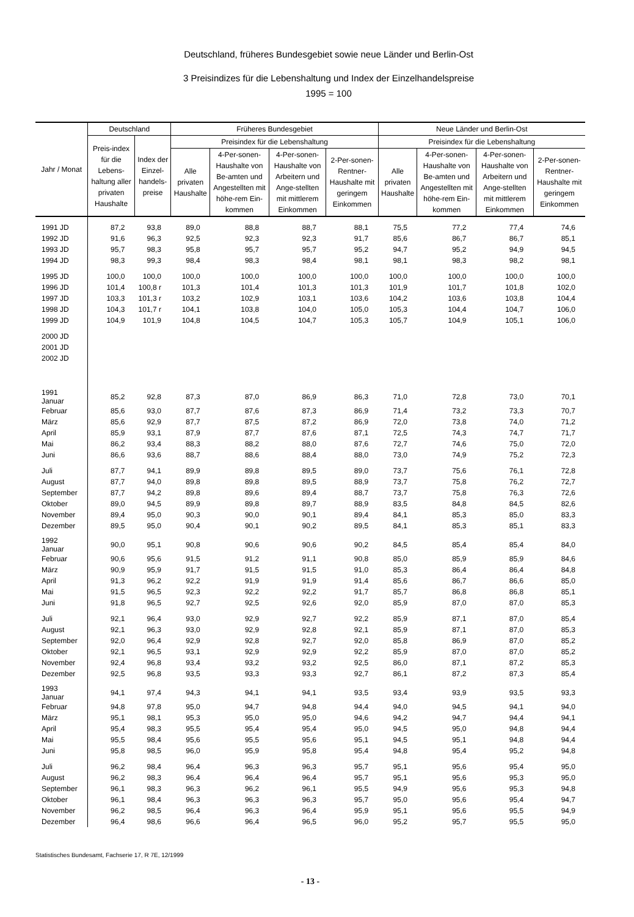Deutschland, früheres Bundesgebiet sowie neue Länder und Berlin-Ost
3 Preisindizes für die Lebenshaltung und Index der Einzelhandelspreise
1995 = 100
| Jahr / Monat | Deutschland | | Früheres Bundesgebiet | | | | Neue Länder und Berlin-Ost | | | |
| --- | --- | --- | --- | --- | --- | --- | --- | --- | --- | --- |
| | Preis-index für die Lebens-haltung aller privaten Haushalte | Index der Einzel-handels-preise | Preisindex für die Lebenshaltung | | | | Preisindex für die Lebenshaltung | | | |
| | | | Alle privaten Haushalte | 4-Per-sonen-Haushalte von Be-amten und Angestellten mit höhe-rem Ein-kommen | 4-Per-sonen-Haushalte von Arbeitern und Ange-stellten mit mittlerem Einkommen | 2-Per-sonen-Rentner-Haushalte mit geringem Einkommen | Alle privaten Haushalte | 4-Per-sonen-Haushalte von Be-amten und Angestellten mit höhe-rem Ein-kommen | 4-Per-sonen-Haushalte von Arbeitern und Ange-stellten mit mittlerem Einkommen | 2-Per-sonen-Rentner-Haushalte mit geringem Einkommen |
| 1991 JD | 87,2 | 93,8 | 89,0 | 88,8 | 88,7 | 88,1 | 75,5 | 77,2 | 77,4 | 74,6 |
| 1992 JD | 91,6 | 96,3 | 92,5 | 92,3 | 92,3 | 91,7 | 85,6 | 86,7 | 86,7 | 85,1 |
| 1993 JD | 95,7 | 98,3 | 95,8 | 95,7 | 95,7 | 95,2 | 94,7 | 95,2 | 94,9 | 94,5 |
| 1994 JD | 98,3 | 99,3 | 98,4 | 98,3 | 98,4 | 98,1 | 98,1 | 98,3 | 98,2 | 98,1 |
| 1995 JD | 100,0 | 100,0 | 100,0 | 100,0 | 100,0 | 100,0 | 100,0 | 100,0 | 100,0 | 100,0 |
| 1996 JD | 101,4 | 100,8 r | 101,3 | 101,4 | 101,3 | 101,3 | 101,9 | 101,7 | 101,8 | 102,0 |
| 1997 JD | 103,3 | 101,3 r | 103,2 | 102,9 | 103,1 | 103,6 | 104,2 | 103,6 | 103,8 | 104,4 |
| 1998 JD | 104,3 | 101,7 r | 104,1 | 103,8 | 104,0 | 105,0 | 105,3 | 104,4 | 104,7 | 106,0 |
| 1999 JD | 104,9 | 101,9 | 104,8 | 104,5 | 104,7 | 105,3 | 105,7 | 104,9 | 105,1 | 106,0 |
| 2000 JD | | | | | | | | | | |
| 2001 JD | | | | | | | | | | |
| 2002 JD | | | | | | | | | | |
| 1991 Januar | 85,2 | 92,8 | 87,3 | 87,0 | 86,9 | 86,3 | 71,0 | 72,8 | 73,0 | 70,1 |
| Februar | 85,6 | 93,0 | 87,7 | 87,6 | 87,3 | 86,9 | 71,4 | 73,2 | 73,3 | 70,7 |
| März | 85,6 | 92,9 | 87,7 | 87,5 | 87,2 | 86,9 | 72,0 | 73,8 | 74,0 | 71,2 |
| April | 85,9 | 93,1 | 87,9 | 87,7 | 87,6 | 87,1 | 72,5 | 74,3 | 74,7 | 71,7 |
| Mai | 86,2 | 93,4 | 88,3 | 88,2 | 88,0 | 87,6 | 72,7 | 74,6 | 75,0 | 72,0 |
| Juni | 86,6 | 93,6 | 88,7 | 88,6 | 88,4 | 88,0 | 73,0 | 74,9 | 75,2 | 72,3 |
| Juli | 87,7 | 94,1 | 89,9 | 89,8 | 89,5 | 89,0 | 73,7 | 75,6 | 76,1 | 72,8 |
| August | 87,7 | 94,0 | 89,8 | 89,8 | 89,5 | 88,9 | 73,7 | 75,8 | 76,2 | 72,7 |
| September | 87,7 | 94,2 | 89,8 | 89,6 | 89,4 | 88,7 | 73,7 | 75,8 | 76,3 | 72,6 |
| Oktober | 89,0 | 94,5 | 89,9 | 89,8 | 89,7 | 88,9 | 83,5 | 84,8 | 84,5 | 82,6 |
| November | 89,4 | 95,0 | 90,3 | 90,0 | 90,1 | 89,4 | 84,1 | 85,3 | 85,0 | 83,3 |
| Dezember | 89,5 | 95,0 | 90,4 | 90,1 | 90,2 | 89,5 | 84,1 | 85,3 | 85,1 | 83,3 |
| 1992 Januar | 90,0 | 95,1 | 90,8 | 90,6 | 90,6 | 90,2 | 84,5 | 85,4 | 85,4 | 84,0 |
| Februar | 90,6 | 95,6 | 91,5 | 91,2 | 91,1 | 90,8 | 85,0 | 85,9 | 85,9 | 84,6 |
| März | 90,9 | 95,9 | 91,7 | 91,5 | 91,5 | 91,0 | 85,3 | 86,4 | 86,4 | 84,8 |
| April | 91,3 | 96,2 | 92,2 | 91,9 | 91,9 | 91,4 | 85,6 | 86,7 | 86,6 | 85,0 |
| Mai | 91,5 | 96,5 | 92,3 | 92,2 | 92,2 | 91,7 | 85,7 | 86,8 | 86,8 | 85,1 |
| Juni | 91,8 | 96,5 | 92,7 | 92,5 | 92,6 | 92,0 | 85,9 | 87,0 | 87,0 | 85,3 |
| Juli | 92,1 | 96,4 | 93,0 | 92,9 | 92,7 | 92,2 | 85,9 | 87,1 | 87,0 | 85,4 |
| August | 92,1 | 96,3 | 93,0 | 92,9 | 92,8 | 92,1 | 85,9 | 87,1 | 87,0 | 85,3 |
| September | 92,0 | 96,4 | 92,9 | 92,8 | 92,7 | 92,0 | 85,8 | 86,9 | 87,0 | 85,2 |
| Oktober | 92,1 | 96,5 | 93,1 | 92,9 | 92,9 | 92,2 | 85,9 | 87,0 | 87,0 | 85,2 |
| November | 92,4 | 96,8 | 93,4 | 93,2 | 93,2 | 92,5 | 86,0 | 87,1 | 87,2 | 85,3 |
| Dezember | 92,5 | 96,8 | 93,5 | 93,3 | 93,3 | 92,7 | 86,1 | 87,2 | 87,3 | 85,4 |
| 1993 Januar | 94,1 | 97,4 | 94,3 | 94,1 | 94,1 | 93,5 | 93,4 | 93,9 | 93,5 | 93,3 |
| Februar | 94,8 | 97,8 | 95,0 | 94,7 | 94,8 | 94,4 | 94,0 | 94,5 | 94,1 | 94,0 |
| März | 95,1 | 98,1 | 95,3 | 95,0 | 95,0 | 94,6 | 94,2 | 94,7 | 94,4 | 94,1 |
| April | 95,4 | 98,3 | 95,5 | 95,4 | 95,4 | 95,0 | 94,5 | 95,0 | 94,8 | 94,4 |
| Mai | 95,5 | 98,4 | 95,6 | 95,5 | 95,6 | 95,1 | 94,5 | 95,1 | 94,8 | 94,4 |
| Juni | 95,8 | 98,5 | 96,0 | 95,9 | 95,8 | 95,4 | 94,8 | 95,4 | 95,2 | 94,8 |
| Juli | 96,2 | 98,4 | 96,4 | 96,3 | 96,3 | 95,7 | 95,1 | 95,6 | 95,4 | 95,0 |
| August | 96,2 | 98,3 | 96,4 | 96,4 | 96,4 | 95,7 | 95,1 | 95,6 | 95,3 | 95,0 |
| September | 96,1 | 98,3 | 96,3 | 96,2 | 96,1 | 95,5 | 94,9 | 95,6 | 95,3 | 94,8 |
| Oktober | 96,1 | 98,4 | 96,3 | 96,3 | 96,3 | 95,7 | 95,0 | 95,6 | 95,4 | 94,7 |
| November | 96,2 | 98,5 | 96,4 | 96,3 | 96,4 | 95,9 | 95,1 | 95,6 | 95,5 | 94,9 |
| Dezember | 96,4 | 98,6 | 96,6 | 96,4 | 96,5 | 96,0 | 95,2 | 95,7 | 95,5 | 95,0 |
Statistisches Bundesamt, Fachserie 17, R 7E, 12/1999
- 13 -